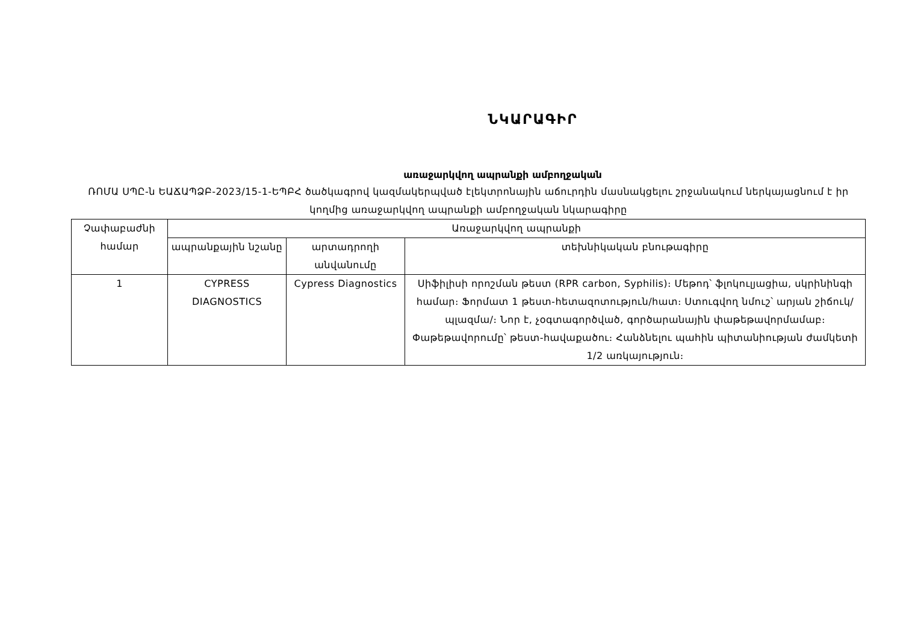ՆԿԱՐԱԳԻՐ
առաջարկվող ապրանքի ամբողջական
ՌՈՄԱ ՍՊԸ-ն ԵԱՃԱՊՁԲ-2023/15-1-ԵՊԲՀ ծածկագրով կազմակերպված էլեկտրոնային աճուրդին մասնակցելու շրջանակում ներկայացնում է իր կողմից առաջարկվող ապրանքի ամբողջական նկարագիրը
| Չափաբաժնի համար | Առաջարկվող ապրանքի | | |
| --- | --- | --- | --- |
| | ապրանքային նշանը | արտադրողի անվանումը | տեխնիկական բնութագիրը |
| 1 | CYPRESS DIAGNOSTICS | Cypress Diagnostics | Սիֆիլիսի որոշման թեստ (RPR carbon, Syphilis)։ Մեթոդ՝ ֆլոկուլյացիա, սկրինինգի համար։ Ֆորմատ 1 թեստ-հետազոտություն/հատ։ Ստուգվող նմուշ՝ արյան շիճուկ/ պլազմա/։ Նոր է, չօգտագործված, գործարանային փաթեթավորմամաբ։ Փաթեթավորումը՝ թեստ-հավաքածու։ Հանձնելու պահին պիտանիության ժամկետի 1/2 առկայություն։ |